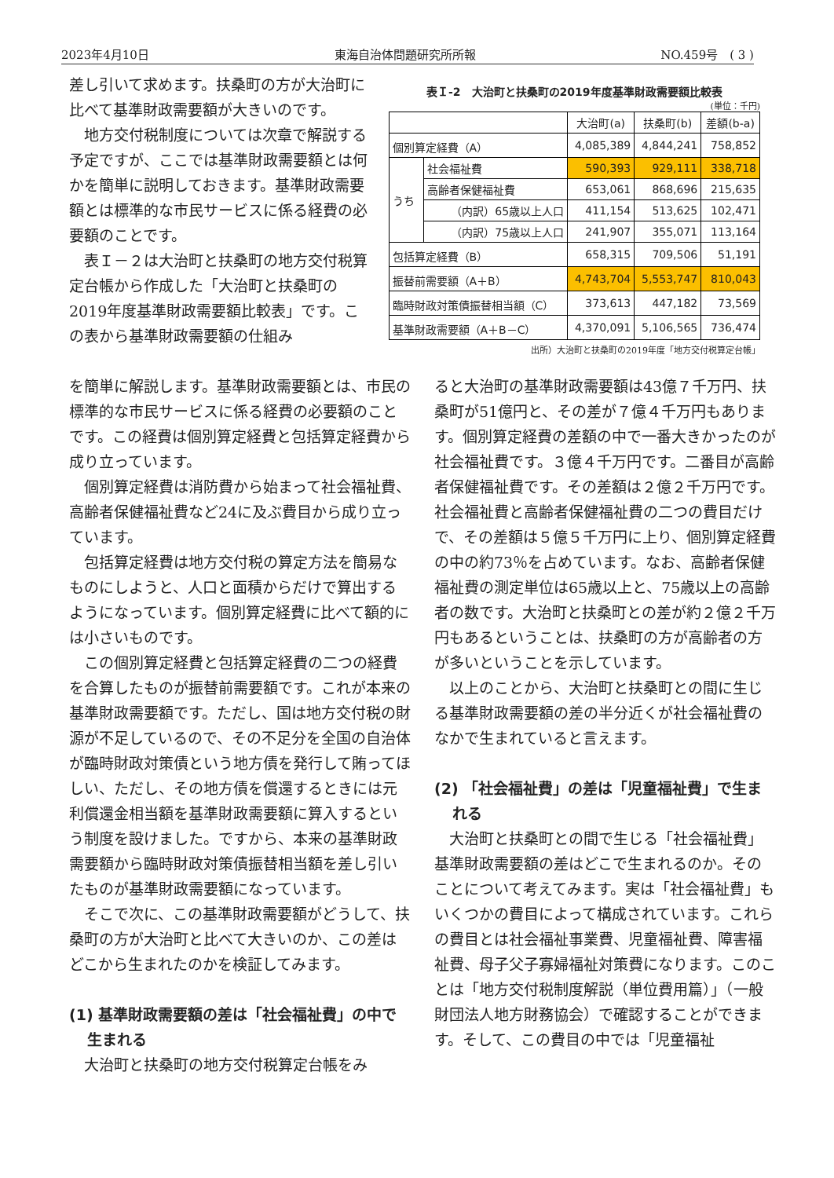2023年4月10日 東海自治体問題研究所所報 NO.459号　( 3 )
差し引いて求めます。扶桑町の方が大治町に比べて基準財政需要額が大きいのです。
地方交付税制度については次章で解説する予定ですが、ここでは基準財政需要額とは何かを簡単に説明しておきます。基準財政需要額とは標準的な市民サービスに係る経費の必要額のことです。
表Ｉ－２は大治町と扶桑町の地方交付税算定台帳から作成した「大治町と扶桑町の2019年度基準財政需要額比較表」です。この表から基準財政需要額の仕組み
表Ｉ-2　大治町と扶桑町の2019年度基準財政需要額比較表
(単位：千円)
| | | 大治町(a) | 扶桑町(b) | 差額(b-a) |
| --- | --- | --- | --- | --- |
| 個別算定経費（A） | | 4,085,389 | 4,844,241 | 758,852 |
| うち | 社会福祉費 | 590,393 | 929,111 | 338,718 |
| | 高齢者保健福祉費 | 653,061 | 868,696 | 215,635 |
| | （内訳）65歳以上人口 | 411,154 | 513,625 | 102,471 |
| | （内訳）75歳以上人口 | 241,907 | 355,071 | 113,164 |
| 包括算定経費（B） | | 658,315 | 709,506 | 51,191 |
| 振替前需要額（A＋B） | | 4,743,704 | 5,553,747 | 810,043 |
| 臨時財政対策債振替相当額（C） | | 373,613 | 447,182 | 73,569 |
| 基準財政需要額（A＋B－C） | | 4,370,091 | 5,106,565 | 736,474 |
出所）大治町と扶桑町の2019年度「地方交付税算定台帳」
を簡単に解説します。基準財政需要額とは、市民の標準的な市民サービスに係る経費の必要額のことです。この経費は個別算定経費と包括算定経費から成り立っています。
個別算定経費は消防費から始まって社会福祉費、高齢者保健福祉費など24に及ぶ費目から成り立っています。
包括算定経費は地方交付税の算定方法を簡易なものにしようと、人口と面積からだけで算出するようになっています。個別算定経費に比べて額的には小さいものです。
この個別算定経費と包括算定経費の二つの経費を合算したものが振替前需要額です。これが本来の基準財政需要額です。ただし、国は地方交付税の財源が不足しているので、その不足分を全国の自治体が臨時財政対策債という地方債を発行して賄ってほしい、ただし、その地方債を償還するときには元利償還金相当額を基準財政需要額に算入するという制度を設けました。ですから、本来の基準財政需要額から臨時財政対策債振替相当額を差し引いたものが基準財政需要額になっています。
そこで次に、この基準財政需要額がどうして、扶桑町の方が大治町と比べて大きいのか、この差はどこから生まれたのかを検証してみます。
(1) 基準財政需要額の差は「社会福祉費」の中で生まれる
大治町と扶桑町の地方交付税算定台帳をみ
ると大治町の基準財政需要額は43億７千万円、扶桑町が51億円と、その差が７億４千万円もあります。個別算定経費の差額の中で一番大きかったのが社会福祉費です。３億４千万円です。二番目が高齢者保健福祉費です。その差額は２億２千万円です。社会福祉費と高齢者保健福祉費の二つの費目だけで、その差額は５億５千万円に上り、個別算定経費の中の約73％を占めています。なお、高齢者保健福祉費の測定単位は65歳以上と、75歳以上の高齢者の数です。大治町と扶桑町との差が約２億２千万円もあるということは、扶桑町の方が高齢者の方が多いということを示しています。
以上のことから、大治町と扶桑町との間に生じる基準財政需要額の差の半分近くが社会福祉費のなかで生まれていると言えます。
(2) 「社会福祉費」の差は「児童福祉費」で生まれる
大治町と扶桑町との間で生じる「社会福祉費」基準財政需要額の差はどこで生まれるのか。そのことについて考えてみます。実は「社会福祉費」もいくつかの費目によって構成されています。これらの費目とは社会福祉事業費、児童福祉費、障害福祉費、母子父子寡婦福祉対策費になります。このことは「地方交付税制度解説（単位費用篇）」（一般財団法人地方財務協会）で確認することができます。そして、この費目の中では「児童福祉